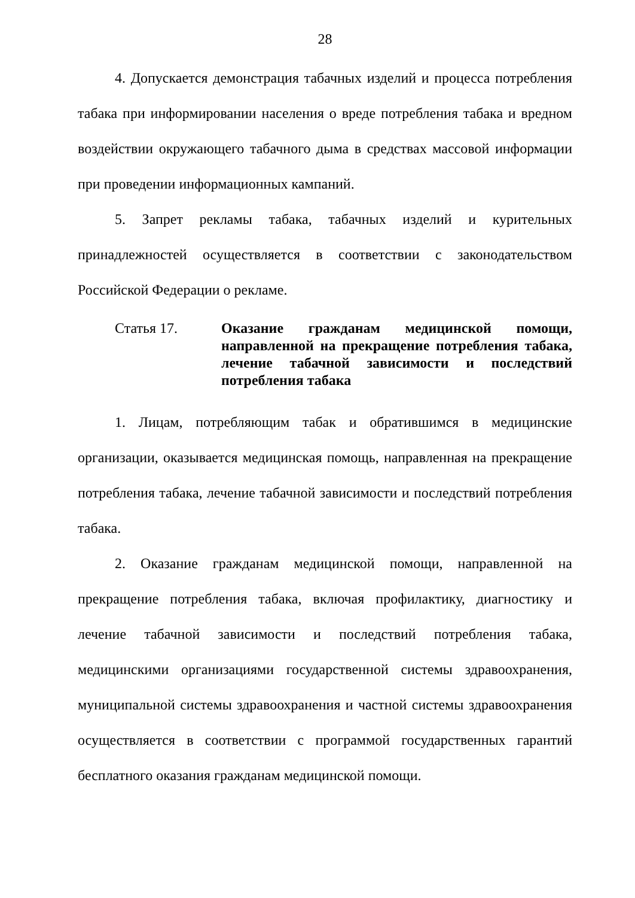28
4. Допускается демонстрация табачных изделий и процесса потребления табака при информировании населения о вреде потребления табака и вредном воздействии окружающего табачного дыма в средствах массовой информации при проведении информационных кампаний.
5. Запрет рекламы табака, табачных изделий и курительных принадлежностей осуществляется в соответствии с законодательством Российской Федерации о рекламе.
Статья 17. Оказание гражданам медицинской помощи, направленной на прекращение потребления табака, лечение табачной зависимости и последствий потребления табака
1. Лицам, потребляющим табак и обратившимся в медицинские организации, оказывается медицинская помощь, направленная на прекращение потребления табака, лечение табачной зависимости и последствий потребления табака.
2. Оказание гражданам медицинской помощи, направленной на прекращение потребления табака, включая профилактику, диагностику и лечение табачной зависимости и последствий потребления табака, медицинскими организациями государственной системы здравоохранения, муниципальной системы здравоохранения и частной системы здравоохранения осуществляется в соответствии с программой государственных гарантий бесплатного оказания гражданам медицинской помощи.